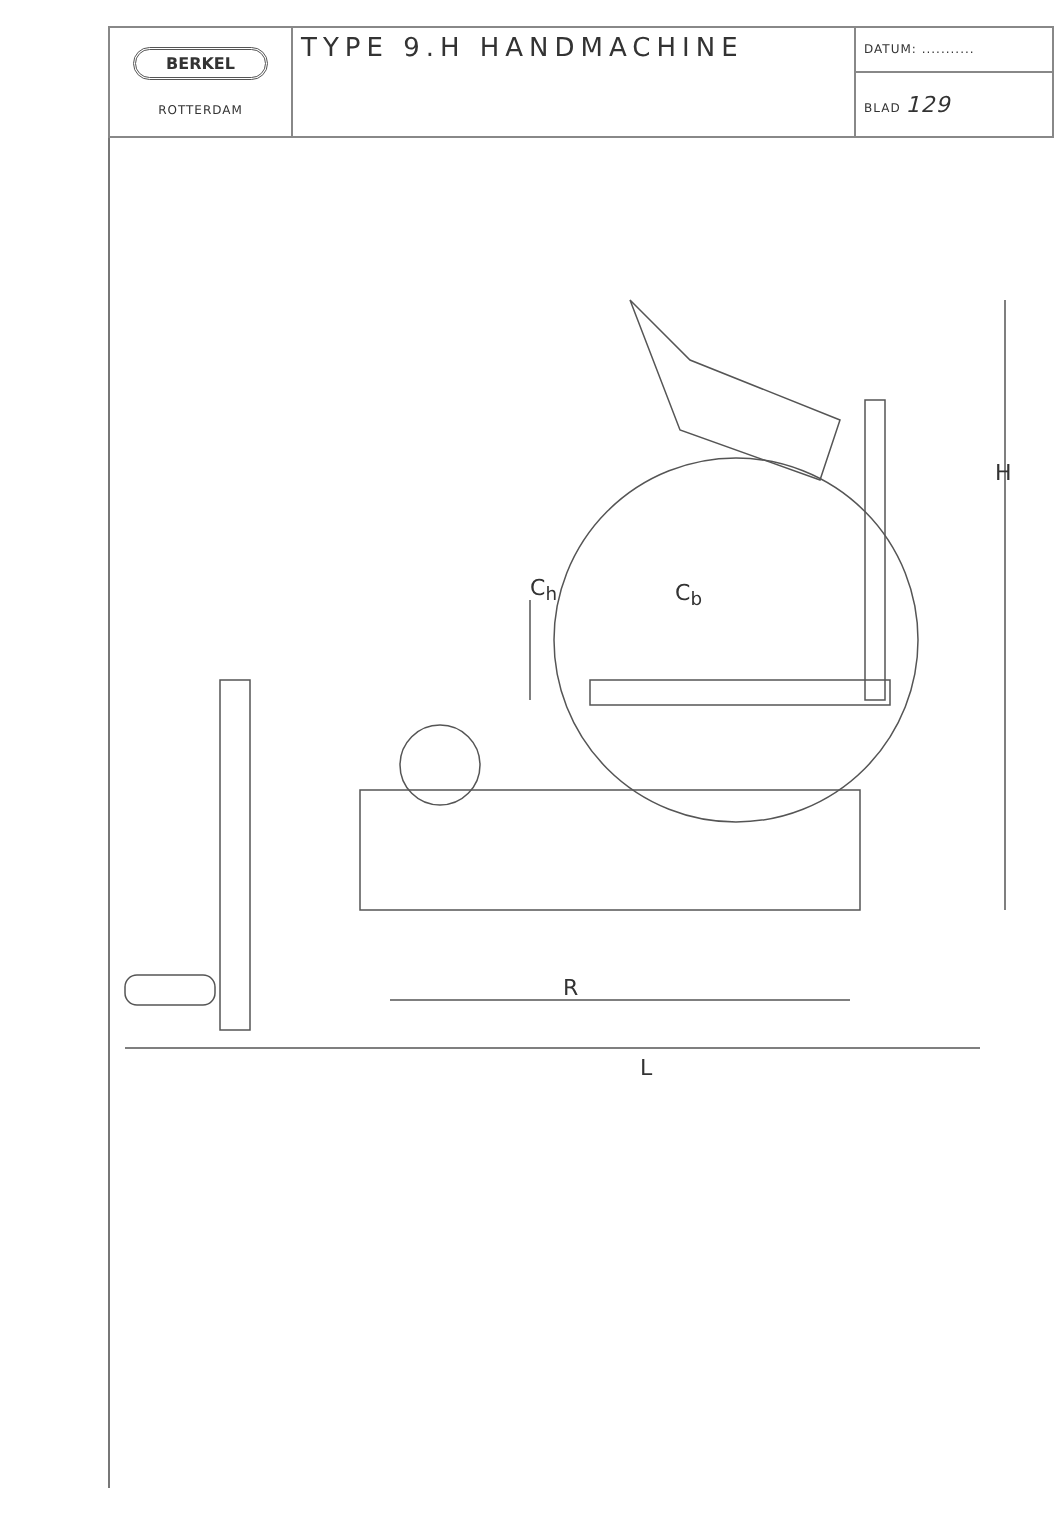| BERKEL ROTTERDAM | TYPE 9.H HANDMACHINE | DATUM: ........... |
| | | BLAD 129 |
C<sub>h</sub> C<sub>b</sub>
H
R
L